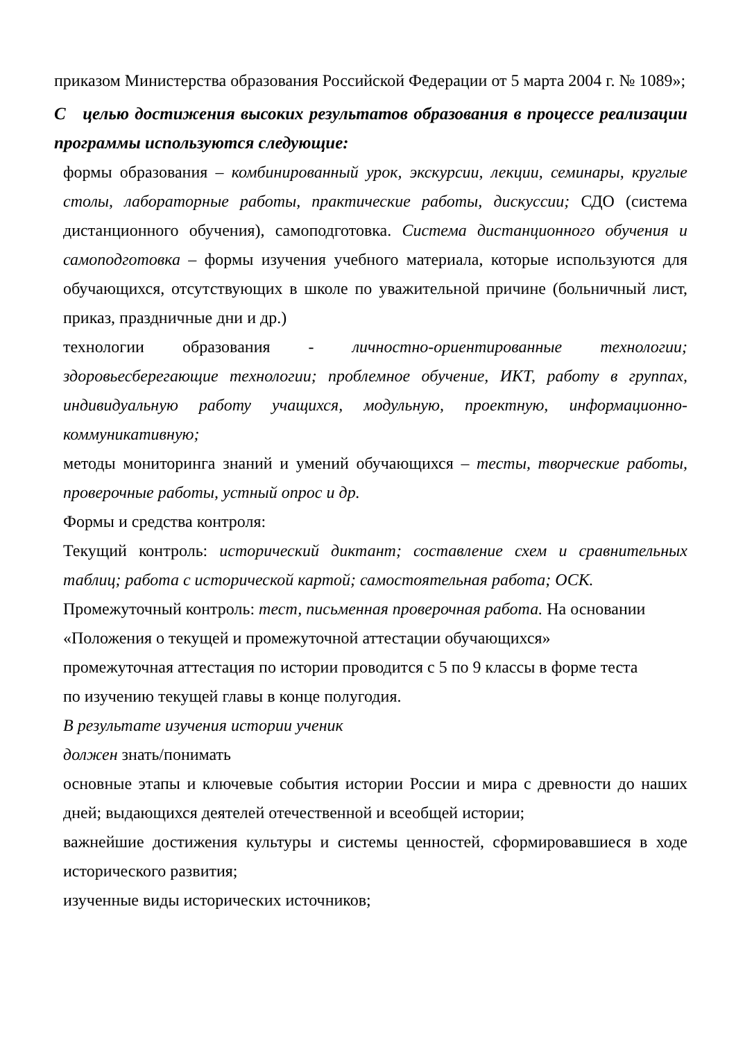приказом Министерства образования Российской Федерации от 5 марта 2004 г. № 1089»;
С целью достижения высоких результатов образования в процессе реализации программы используются следующие:
формы образования – комбинированный урок, экскурсии, лекции, семинары, круглые столы, лабораторные работы, практические работы, дискуссии; СДО (система дистанционного обучения), самоподготовка. Система дистанционного обучения и самоподготовка – формы изучения учебного материала, которые используются для обучающихся, отсутствующих в школе по уважительной причине (больничный лист, приказ, праздничные дни и др.)
технологии образования - личностно-ориентированные технологии; здоровьесберегающие технологии; проблемное обучение, ИКТ, работу в группах, индивидуальную работу учащихся, модульную, проектную, информационно-коммуникативную;
методы мониторинга знаний и умений обучающихся – тесты, творческие работы, проверочные работы, устный опрос и др.
Формы и средства контроля:
Текущий контроль: исторический диктант; составление схем и сравнительных таблиц; работа с исторической картой; самостоятельная работа; ОСК.
Промежуточный контроль: тест, письменная проверочная работа. На основании
«Положения о текущей и промежуточной аттестации обучающихся»
промежуточная аттестация по истории проводится с 5 по 9 классы в форме теста
по изучению текущей главы в конце полугодия.
В результате изучения истории ученик
должен знать/понимать
основные этапы и ключевые события истории России и мира с древности до наших дней; выдающихся деятелей отечественной и всеобщей истории;
важнейшие достижения культуры и системы ценностей, сформировавшиеся в ходе исторического развития;
изученные виды исторических источников;